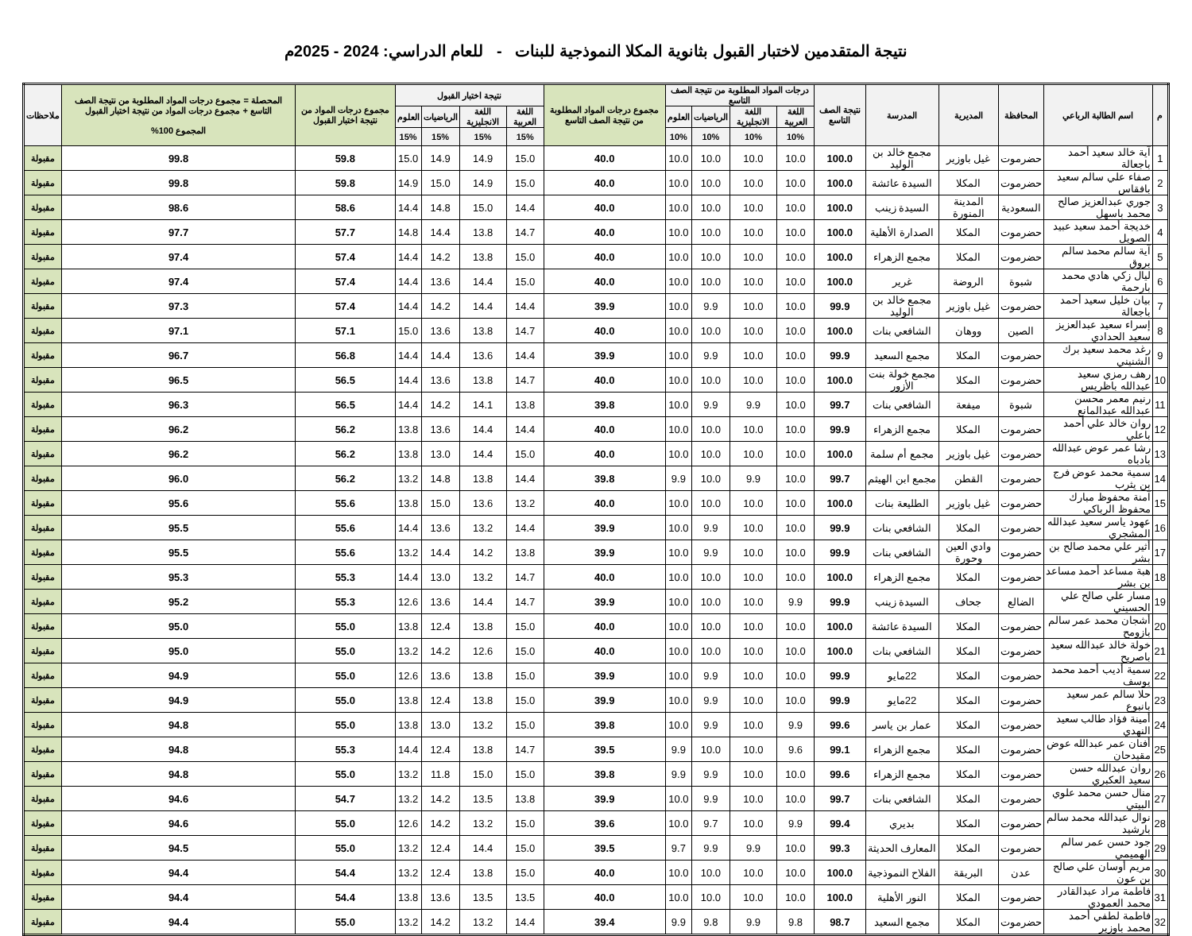نتيجة المتقدمين لاختبار القبول بثانوية المكلا النموذجية للبنات - للعام الدراسي: 2024 - 2025م
| م | اسم الطالبة الرباعي | المحافظة | المديرية | المدرسة | نتيجة الصف التاسع | درجات المواد المطلوبة من نتيجة الصف التاسع | | | | مجموع درجات المواد المطلوبة من نتيجة الصف التاسع | نتيجة اختبار القبول | | | | مجموع درجات المواد من نتيجة اختبار القبول | المحصلة = مجموع درجات المواد المطلوبة من نتيجة الصف التاسع + مجموع درجات المواد من نتيجة اختبار القبول المجموع 100% | ملاحظات |
| --- | --- | --- | --- | --- | --- | --- | --- | --- | --- | --- | --- | --- | --- | --- | --- | --- | --- |
| | | | | | | اللغة العربية | اللغة الانجليزية | الرياضيات | العلوم | | اللغة العربية | اللغة الانجليزية | الرياضيات | العلوم | | | |
| | | | | | | 10% | 10% | 10% | 10% | | 15% | 15% | 15% | 15% | | | |
| 1 | آية خالد سعيد أحمد باجعالة | حضرموت | غيل باوزير | مجمع خالد بن الوليد | 100.0 | 10.0 | 10.0 | 10.0 | 10.0 | 40.0 | 15.0 | 14.9 | 14.9 | 15.0 | 59.8 | 99.8 | مقبولة |
| 2 | صفاء علي سالم سعيد بافقاس | حضرموت | المكلا | السيدة عائشة | 100.0 | 10.0 | 10.0 | 10.0 | 10.0 | 40.0 | 15.0 | 14.9 | 15.0 | 14.9 | 59.8 | 99.8 | مقبولة |
| 3 | جوري عبدالعزيز صالح محمد باسهل | السعودية | المدينة المنورة | السيدة زينب | 100.0 | 10.0 | 10.0 | 10.0 | 10.0 | 40.0 | 14.4 | 15.0 | 14.8 | 14.4 | 58.6 | 98.6 | مقبولة |
| 4 | خديجة أحمد سعيد عبيد الصويل | حضرموت | المكلا | الصدارة الأهلية | 100.0 | 10.0 | 10.0 | 10.0 | 10.0 | 40.0 | 14.7 | 13.8 | 14.4 | 14.8 | 57.7 | 97.7 | مقبولة |
| 5 | آية سالم محمد سالم بروق | حضرموت | المكلا | مجمع الزهراء | 100.0 | 10.0 | 10.0 | 10.0 | 10.0 | 40.0 | 15.0 | 13.8 | 14.2 | 14.4 | 57.4 | 97.4 | مقبولة |
| 6 | ليال زكي هادي محمد بارحمة | شبوة | الروضة | غرير | 100.0 | 10.0 | 10.0 | 10.0 | 10.0 | 40.0 | 15.0 | 14.4 | 13.6 | 14.4 | 57.4 | 97.4 | مقبولة |
| 7 | بيان خليل سعيد أحمد باجعالة | حضرموت | غيل باوزير | مجمع خالد بن الوليد | 99.9 | 10.0 | 10.0 | 9.9 | 10.0 | 39.9 | 14.4 | 14.4 | 14.2 | 14.4 | 57.4 | 97.3 | مقبولة |
| 8 | إسراء سعيد عبدالعزيز سعيد الحدادي | الصين | ووهان | الشافعي بنات | 100.0 | 10.0 | 10.0 | 10.0 | 10.0 | 40.0 | 14.7 | 13.8 | 13.6 | 15.0 | 57.1 | 97.1 | مقبولة |
| 9 | رغد محمد سعيد برك الشنيني | حضرموت | المكلا | مجمع السعيد | 99.9 | 10.0 | 10.0 | 9.9 | 10.0 | 39.9 | 14.4 | 13.6 | 14.4 | 14.4 | 56.8 | 96.7 | مقبولة |
| 10 | رهف رمزي سعيد عبدالله باظريس | حضرموت | المكلا | مجمع خولة بنت الأزور | 100.0 | 10.0 | 10.0 | 10.0 | 10.0 | 40.0 | 14.7 | 13.8 | 13.6 | 14.4 | 56.5 | 96.5 | مقبولة |
| 11 | رنيم معمر محسن عبدالله عبدالمانع | شبوة | ميفعة | الشافعي بنات | 99.7 | 10.0 | 9.9 | 9.9 | 10.0 | 39.8 | 13.8 | 14.1 | 14.2 | 14.4 | 56.5 | 96.3 | مقبولة |
| 12 | روان خالد علي أحمد باعلي | حضرموت | المكلا | مجمع الزهراء | 99.9 | 10.0 | 10.0 | 10.0 | 10.0 | 40.0 | 14.4 | 14.4 | 13.6 | 13.8 | 56.2 | 96.2 | مقبولة |
| 13 | رشا عمر عوض عبدالله بادباه | حضرموت | غيل باوزير | مجمع أم سلمة | 100.0 | 10.0 | 10.0 | 10.0 | 10.0 | 40.0 | 15.0 | 14.4 | 13.0 | 13.8 | 56.2 | 96.2 | مقبولة |
| 14 | سمية محمد عوض فرج بن يثرب | حضرموت | القطن | مجمع ابن الهيثم | 99.7 | 10.0 | 9.9 | 10.0 | 9.9 | 39.8 | 14.4 | 13.8 | 14.8 | 13.2 | 56.2 | 96.0 | مقبولة |
| 15 | آمنة محفوظ مبارك محفوظ الرباكي | حضرموت | غيل باوزير | الطليعة بنات | 100.0 | 10.0 | 10.0 | 10.0 | 10.0 | 40.0 | 13.2 | 13.6 | 15.0 | 13.8 | 55.6 | 95.6 | مقبولة |
| 16 | عهود ياسر سعيد عبدالله المشجري | حضرموت | المكلا | الشافعي بنات | 99.9 | 10.0 | 10.0 | 9.9 | 10.0 | 39.9 | 14.4 | 13.2 | 13.6 | 14.4 | 55.6 | 95.5 | مقبولة |
| 17 | أثير علي محمد صالح بن بشر | حضرموت | وادي العين وحورة | الشافعي بنات | 99.9 | 10.0 | 10.0 | 9.9 | 10.0 | 39.9 | 13.8 | 14.2 | 14.4 | 13.2 | 55.6 | 95.5 | مقبولة |
| 18 | هبة مساعد أحمد مساعد بن بشر | حضرموت | المكلا | مجمع الزهراء | 100.0 | 10.0 | 10.0 | 10.0 | 10.0 | 40.0 | 14.7 | 13.2 | 13.0 | 14.4 | 55.3 | 95.3 | مقبولة |
| 19 | مسار علي صالح علي الحسيني | الضالع | جحاف | السيدة زينب | 99.9 | 9.9 | 10.0 | 10.0 | 10.0 | 39.9 | 14.7 | 14.4 | 13.6 | 12.6 | 55.3 | 95.2 | مقبولة |
| 20 | أشجان محمد عمر سالم بازومح | حضرموت | المكلا | السيدة عائشة | 100.0 | 10.0 | 10.0 | 10.0 | 10.0 | 40.0 | 15.0 | 13.8 | 12.4 | 13.8 | 55.0 | 95.0 | مقبولة |
| 21 | خولة خالد عبدالله سعيد باصريح | حضرموت | المكلا | الشافعي بنات | 100.0 | 10.0 | 10.0 | 10.0 | 10.0 | 40.0 | 15.0 | 12.6 | 14.2 | 13.2 | 55.0 | 95.0 | مقبولة |
| 22 | سمية أديب أحمد محمد يوسف | حضرموت | المكلا | 22مايو | 99.9 | 10.0 | 10.0 | 9.9 | 10.0 | 39.9 | 15.0 | 13.8 | 13.6 | 12.6 | 55.0 | 94.9 | مقبولة |
| 23 | حلا سالم عمر سعيد بانبوع | حضرموت | المكلا | 22مايو | 99.9 | 10.0 | 10.0 | 9.9 | 10.0 | 39.9 | 15.0 | 13.8 | 12.4 | 13.8 | 55.0 | 94.9 | مقبولة |
| 24 | أمينة فؤاد طالب سعيد النهدي | حضرموت | المكلا | عمار بن ياسر | 99.6 | 9.9 | 10.0 | 9.9 | 10.0 | 39.8 | 15.0 | 13.2 | 13.0 | 13.8 | 55.0 | 94.8 | مقبولة |
| 25 | أفنان عمر عبدالله عوض مقيدحان | حضرموت | المكلا | مجمع الزهراء | 99.1 | 9.6 | 10.0 | 10.0 | 9.9 | 39.5 | 14.7 | 13.8 | 12.4 | 14.4 | 55.3 | 94.8 | مقبولة |
| 26 | روان عبدالله حسن سعيد العكبري | حضرموت | المكلا | مجمع الزهراء | 99.6 | 10.0 | 10.0 | 9.9 | 9.9 | 39.8 | 15.0 | 15.0 | 11.8 | 13.2 | 55.0 | 94.8 | مقبولة |
| 27 | منال حسن محمد علوي البيتي | حضرموت | المكلا | الشافعي بنات | 99.7 | 10.0 | 10.0 | 9.9 | 10.0 | 39.9 | 13.8 | 13.5 | 14.2 | 13.2 | 54.7 | 94.6 | مقبولة |
| 28 | نوال عبدالله محمد سالم بارشيد | حضرموت | المكلا | بديري | 99.4 | 9.9 | 10.0 | 9.7 | 10.0 | 39.6 | 15.0 | 13.2 | 14.2 | 12.6 | 55.0 | 94.6 | مقبولة |
| 29 | جود حسن عمر سالم الهميمي | حضرموت | المكلا | المعارف الحديثة | 99.3 | 10.0 | 9.9 | 9.9 | 9.7 | 39.5 | 15.0 | 14.4 | 12.4 | 13.2 | 55.0 | 94.5 | مقبولة |
| 30 | مريم أوسان علي صالح بن عون | عدن | البريقة | الفلاح النموذجية | 100.0 | 10.0 | 10.0 | 10.0 | 10.0 | 40.0 | 15.0 | 13.8 | 12.4 | 13.2 | 54.4 | 94.4 | مقبولة |
| 31 | فاطمة مراد عبدالقادر محمد العمودي | حضرموت | المكلا | النور الأهلية | 100.0 | 10.0 | 10.0 | 10.0 | 10.0 | 40.0 | 13.5 | 13.5 | 13.6 | 13.8 | 54.4 | 94.4 | مقبولة |
| 32 | فاطمة لطفي أحمد محمد باوزير | حضرموت | المكلا | مجمع السعيد | 98.7 | 9.8 | 9.9 | 9.8 | 9.9 | 39.4 | 14.4 | 13.2 | 14.2 | 13.2 | 55.0 | 94.4 | مقبولة |